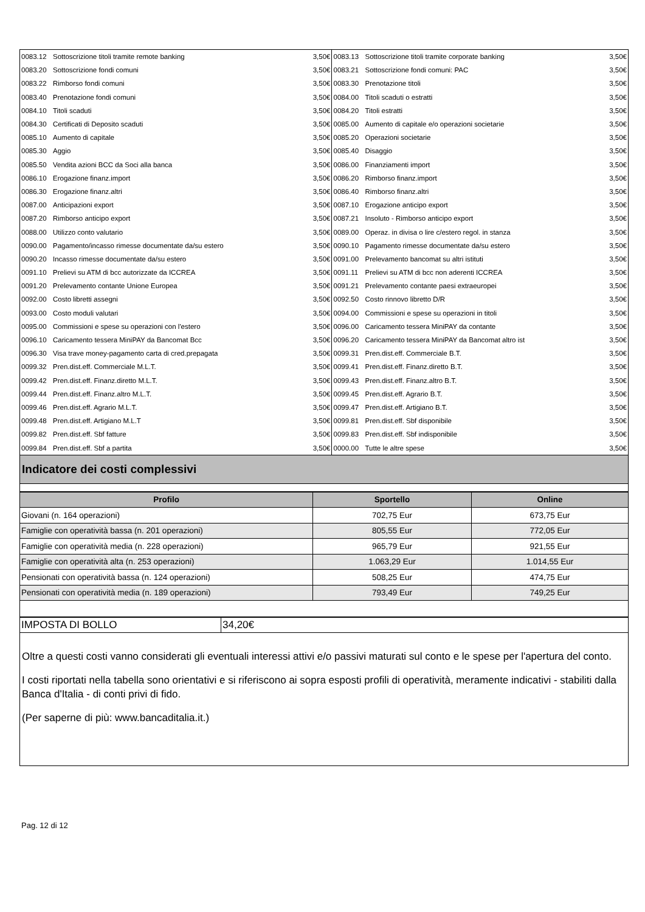| 0083.12 | Sottoscrizione titoli tramite remote banking | 3,50€ | 0083.13 | Sottoscrizione titoli tramite corporate banking | 3,50€ |
| 0083.20 | Sottoscrizione fondi comuni | 3,50€ | 0083.21 | Sottoscrizione fondi comuni: PAC | 3,50€ |
| 0083.22 | Rimborso fondi comuni | 3,50€ | 0083.30 | Prenotazione titoli | 3,50€ |
| 0083.40 | Prenotazione fondi comuni | 3,50€ | 0084.00 | Titoli scaduti o estratti | 3,50€ |
| 0084.10 | Titoli scaduti | 3,50€ | 0084.20 | Titoli estratti | 3,50€ |
| 0084.30 | Certificati di Deposito scaduti | 3,50€ | 0085.00 | Aumento di capitale e/o operazioni societarie | 3,50€ |
| 0085.10 | Aumento di capitale | 3,50€ | 0085.20 | Operazioni societarie | 3,50€ |
| 0085.30 | Aggio | 3,50€ | 0085.40 | Disaggio | 3,50€ |
| 0085.50 | Vendita azioni BCC da Soci alla banca | 3,50€ | 0086.00 | Finanziamenti import | 3,50€ |
| 0086.10 | Erogazione finanz.import | 3,50€ | 0086.20 | Rimborso finanz.import | 3,50€ |
| 0086.30 | Erogazione finanz.altri | 3,50€ | 0086.40 | Rimborso finanz.altri | 3,50€ |
| 0087.00 | Anticipazioni export | 3,50€ | 0087.10 | Erogazione anticipo export | 3,50€ |
| 0087.20 | Rimborso anticipo export | 3,50€ | 0087.21 | Insoluto - Rimborso anticipo export | 3,50€ |
| 0088.00 | Utilizzo conto valutario | 3,50€ | 0089.00 | Operaz. in divisa o lire c/estero regol. in stanza | 3,50€ |
| 0090.00 | Pagamento/incasso rimesse documentate da/su estero | 3,50€ | 0090.10 | Pagamento rimesse documentate da/su estero | 3,50€ |
| 0090.20 | Incasso rimesse documentate da/su estero | 3,50€ | 0091.00 | Prelevamento bancomat su altri istituti | 3,50€ |
| 0091.10 | Prelievi su ATM di bcc autorizzate da ICCREA | 3,50€ | 0091.11 | Prelievi su ATM di bcc non aderenti ICCREA | 3,50€ |
| 0091.20 | Prelevamento contante Unione Europea | 3,50€ | 0091.21 | Prelevamento contante paesi extraeuropei | 3,50€ |
| 0092.00 | Costo libretti assegni | 3,50€ | 0092.50 | Costo rinnovo libretto D/R | 3,50€ |
| 0093.00 | Costo moduli valutari | 3,50€ | 0094.00 | Commissioni e spese su operazioni in titoli | 3,50€ |
| 0095.00 | Commissioni e spese su operazioni con l'estero | 3,50€ | 0096.00 | Caricamento tessera MiniPAY da contante | 3,50€ |
| 0096.10 | Caricamento tessera MiniPAY da Bancomat Bcc | 3,50€ | 0096.20 | Caricamento tessera MiniPAY da Bancomat altro ist | 3,50€ |
| 0096.30 | Visa trave money-pagamento carta di cred.prepagata | 3,50€ | 0099.31 | Pren.dist.eff. Commerciale B.T. | 3,50€ |
| 0099.32 | Pren.dist.eff. Commerciale M.L.T. | 3,50€ | 0099.41 | Pren.dist.eff. Finanz.diretto B.T. | 3,50€ |
| 0099.42 | Pren.dist.eff. Finanz.diretto M.L.T. | 3,50€ | 0099.43 | Pren.dist.eff. Finanz.altro B.T. | 3,50€ |
| 0099.44 | Pren.dist.eff. Finanz.altro M.L.T. | 3,50€ | 0099.45 | Pren.dist.eff. Agrario B.T. | 3,50€ |
| 0099.46 | Pren.dist.eff. Agrario M.L.T. | 3,50€ | 0099.47 | Pren.dist.eff. Artigiano B.T. | 3,50€ |
| 0099.48 | Pren.dist.eff. Artigiano M.L.T | 3,50€ | 0099.81 | Pren.dist.eff. Sbf disponibile | 3,50€ |
| 0099.82 | Pren.dist.eff. Sbf fatture | 3,50€ | 0099.83 | Pren.dist.eff. Sbf indisponibile | 3,50€ |
| 0099.84 | Pren.dist.eff. Sbf a partita | 3,50€ | 0000.00 | Tutte le altre spese | 3,50€ |
Indicatore dei costi complessivi
| Profilo | Sportello | Online |
| --- | --- | --- |
| Giovani (n. 164 operazioni) | 702,75 Eur | 673,75 Eur |
| Famiglie con operatività bassa (n. 201 operazioni) | 805,55 Eur | 772,05 Eur |
| Famiglie con operatività media (n. 228 operazioni) | 965,79 Eur | 921,55 Eur |
| Famiglie con operatività alta (n. 253 operazioni) | 1.063,29 Eur | 1.014,55 Eur |
| Pensionati con operatività bassa (n. 124 operazioni) | 508,25 Eur | 474,75 Eur |
| Pensionati con operatività media (n. 189 operazioni) | 793,49 Eur | 749,25 Eur |
| IMPOSTA DI BOLLO | 34,20€ |
Oltre a questi costi vanno considerati gli eventuali interessi attivi e/o passivi maturati sul conto e le spese per l'apertura del conto.
I costi riportati nella tabella sono orientativi e si riferiscono ai sopra esposti profili di operatività, meramente indicativi - stabiliti dalla Banca d'Italia - di conti privi di fido.
(Per saperne di più: www.bancaditalia.it.)
Pag. 12 di 12